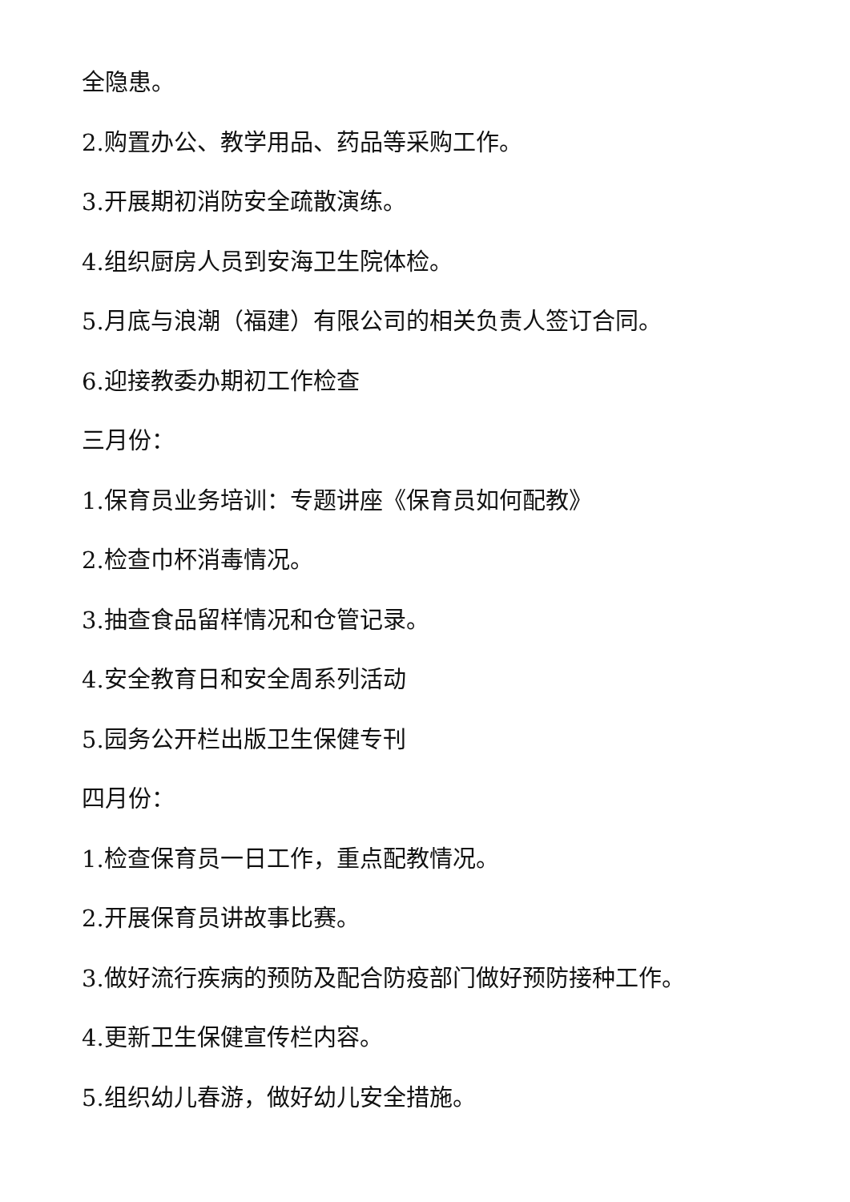全隐患。
2.购置办公、教学用品、药品等采购工作。
3.开展期初消防安全疏散演练。
4.组织厨房人员到安海卫生院体检。
5.月底与浪潮（福建）有限公司的相关负责人签订合同。
6.迎接教委办期初工作检查
三月份：
1.保育员业务培训：专题讲座《保育员如何配教》
2.检查巾杯消毒情况。
3.抽查食品留样情况和仓管记录。
4.安全教育日和安全周系列活动
5.园务公开栏出版卫生保健专刊
四月份：
1.检查保育员一日工作，重点配教情况。
2.开展保育员讲故事比赛。
3.做好流行疾病的预防及配合防疫部门做好预防接种工作。
4.更新卫生保健宣传栏内容。
5.组织幼儿春游，做好幼儿安全措施。